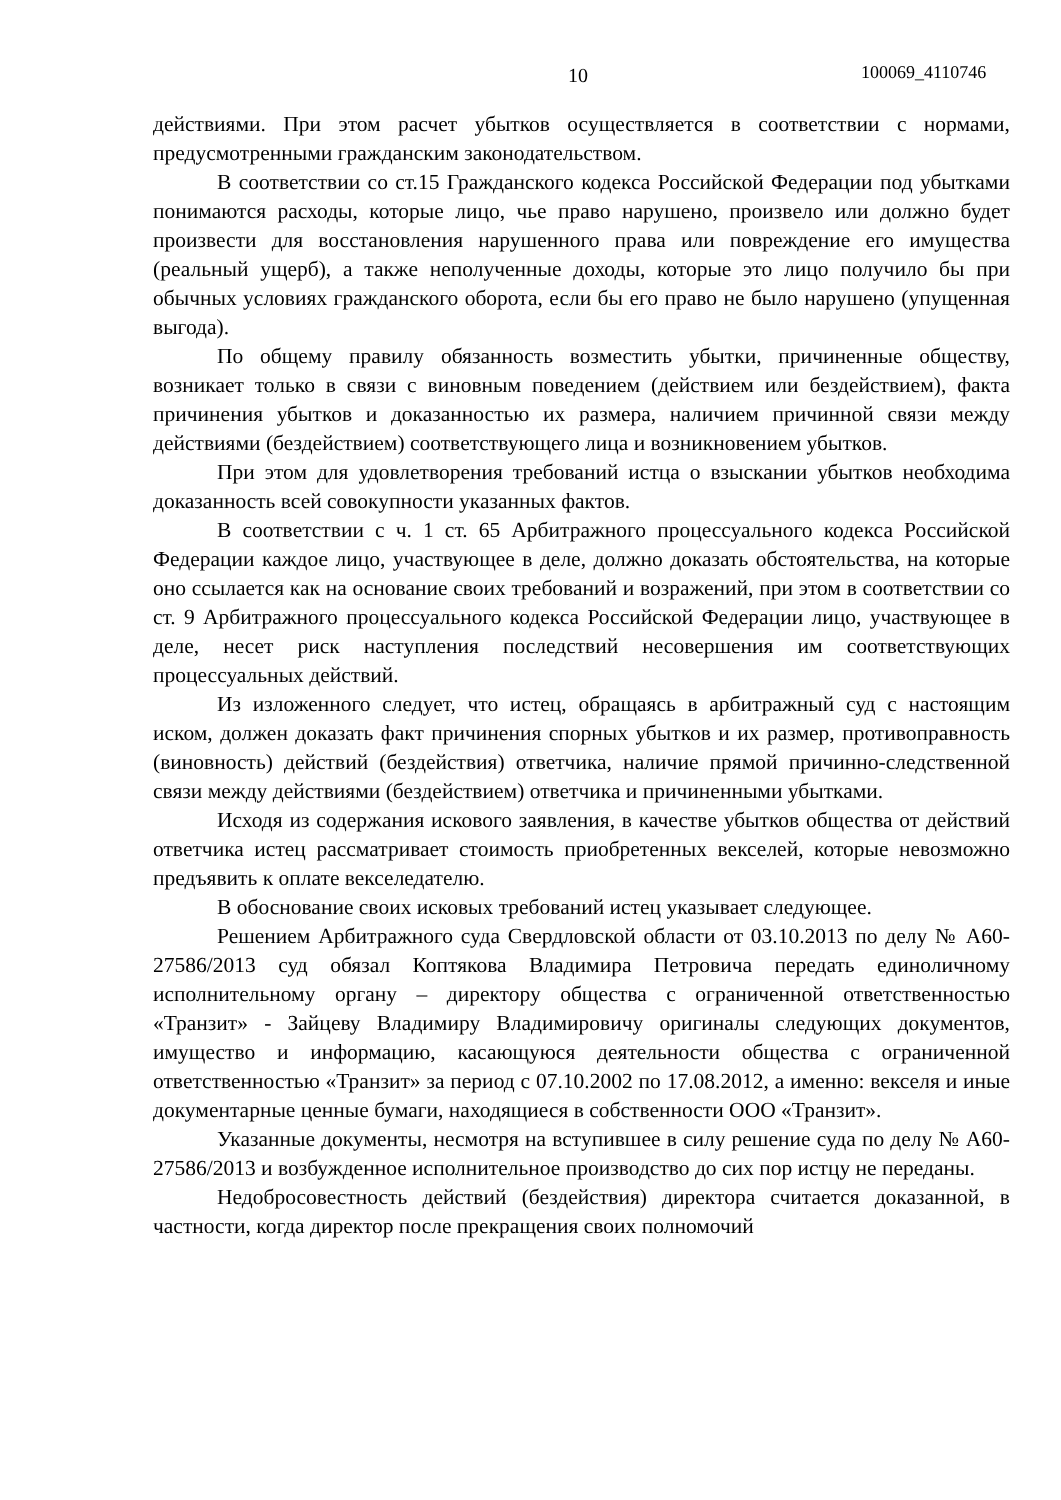10 100069_4110746
действиями. При этом расчет убытков осуществляется в соответствии с нормами, предусмотренными гражданским законодательством.
В соответствии со ст.15 Гражданского кодекса Российской Федерации под убытками понимаются расходы, которые лицо, чье право нарушено, произвело или должно будет произвести для восстановления нарушенного права или повреждение его имущества (реальный ущерб), а также неполученные доходы, которые это лицо получило бы при обычных условиях гражданского оборота, если бы его право не было нарушено (упущенная выгода).
По общему правилу обязанность возместить убытки, причиненные обществу, возникает только в связи с виновным поведением (действием или бездействием), факта причинения убытков и доказанностью их размера, наличием причинной связи между действиями (бездействием) соответствующего лица и возникновением убытков.
При этом для удовлетворения требований истца о взыскании убытков необходима доказанность всей совокупности указанных фактов.
В соответствии с ч. 1 ст. 65 Арбитражного процессуального кодекса Российской Федерации каждое лицо, участвующее в деле, должно доказать обстоятельства, на которые оно ссылается как на основание своих требований и возражений, при этом в соответствии со ст. 9 Арбитражного процессуального кодекса Российской Федерации лицо, участвующее в деле, несет риск наступления последствий несовершения им соответствующих процессуальных действий.
Из изложенного следует, что истец, обращаясь в арбитражный суд с настоящим иском, должен доказать факт причинения спорных убытков и их размер, противоправность (виновность) действий (бездействия) ответчика, наличие прямой причинно-следственной связи между действиями (бездействием) ответчика и причиненными убытками.
Исходя из содержания искового заявления, в качестве убытков общества от действий ответчика истец рассматривает стоимость приобретенных векселей, которые невозможно предъявить к оплате векселедателю.
В обоснование своих исковых требований истец указывает следующее.
Решением Арбитражного суда Свердловской области от 03.10.2013 по делу № А60-27586/2013 суд обязал Коптякова Владимира Петровича передать единоличному исполнительному органу – директору общества с ограниченной ответственностью «Транзит» - Зайцеву Владимиру Владимировичу оригиналы следующих документов, имущество и информацию, касающуюся деятельности общества с ограниченной ответственностью «Транзит» за период с 07.10.2002 по 17.08.2012, а именно: векселя и иные документарные ценные бумаги, находящиеся в собственности ООО «Транзит».
Указанные документы, несмотря на вступившее в силу решение суда по делу № А60-27586/2013 и возбужденное исполнительное производство до сих пор истцу не переданы.
Недобросовестность действий (бездействия) директора считается доказанной, в частности, когда директор после прекращения своих полномочий